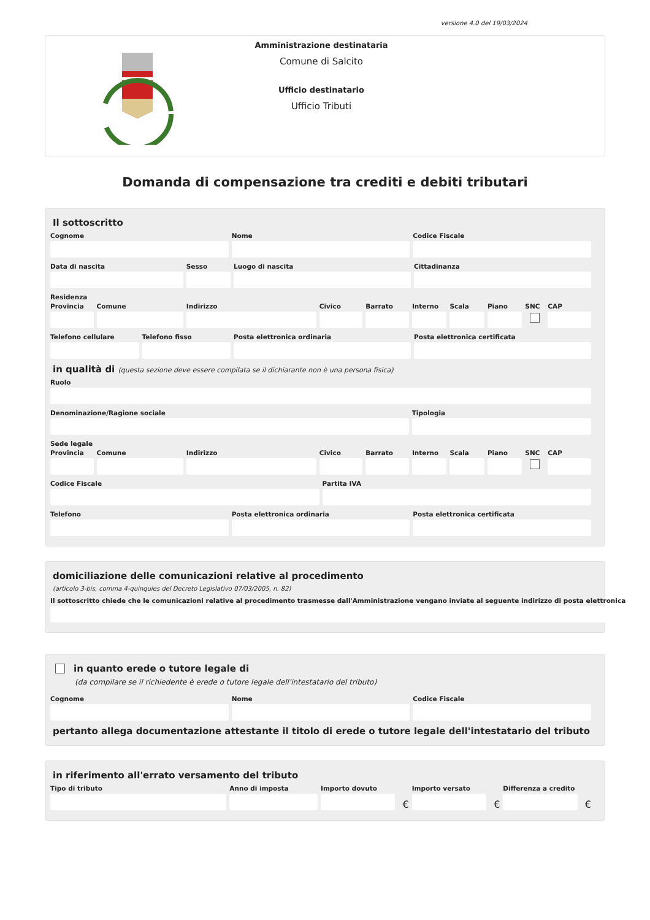versione 4.0 del 19/03/2024
Amministrazione destinataria
Comune di Salcito
Ufficio destinatario
Ufficio Tributi
Domanda di compensazione tra crediti e debiti tributari
Il sottoscritto
Cognome Nome Codice Fiscale
Data di nascita Sesso Luogo di nascita Cittadinanza
Residenza
Provincia Comune Indirizzo Civico Barrato Interno Scala Piano SNC CAP
Telefono cellulare Telefono fisso Posta elettronica ordinaria Posta elettronica certificata
in qualità di (questa sezione deve essere compilata se il dichiarante non è una persona fisica)
Ruolo
Denominazione/Ragione sociale Tipologia
Sede legale
Provincia Comune Indirizzo Civico Barrato Interno Scala Piano SNC CAP
Codice Fiscale Partita IVA
Telefono Posta elettronica ordinaria Posta elettronica certificata
domiciliazione delle comunicazioni relative al procedimento
(articolo 3-bis, comma 4-quinquies del Decreto Legislativo 07/03/2005, n. 82)
Il sottoscritto chiede che le comunicazioni relative al procedimento trasmesse dall'Amministrazione vengano inviate al seguente indirizzo di posta elettronica
in quanto erede o tutore legale di
(da compilare se il richiedente è erede o tutore legale dell'intestatario del tributo)
Cognome Nome Codice Fiscale
pertanto allega documentazione attestante il titolo di erede o tutore legale dell'intestatario del tributo
in riferimento all'errato versamento del tributo
Tipo di tributo Anno di imposta Importo dovuto
€
Importo versato
€
Differenza a credito
€